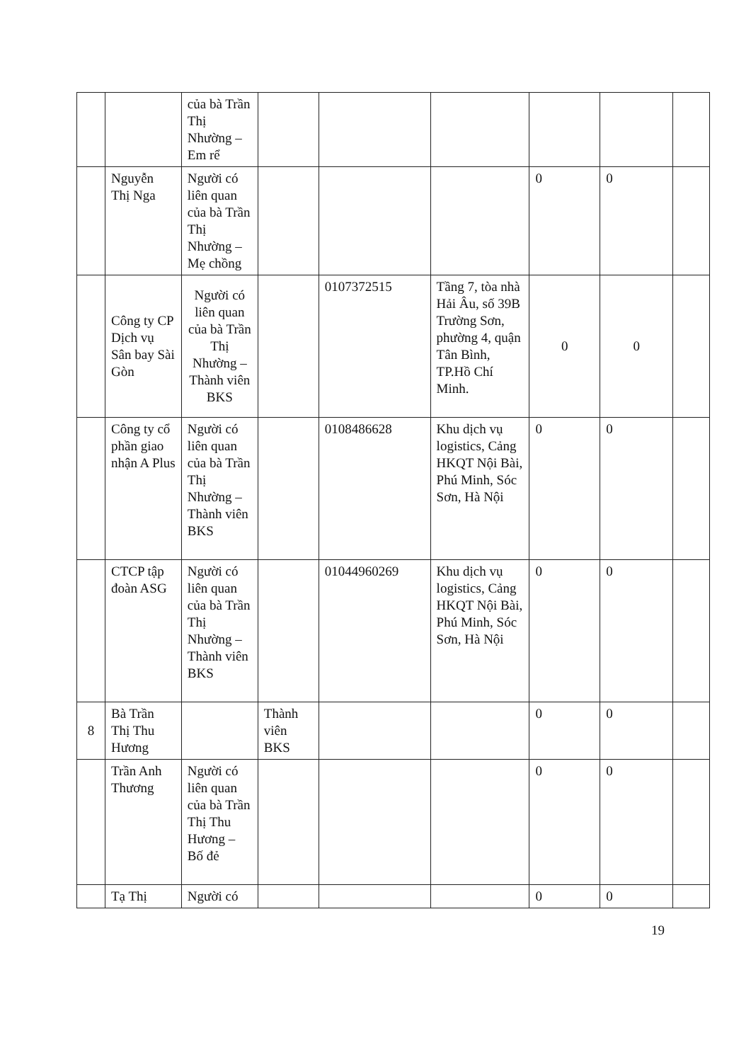| | | của bà Trần Thị Nhường – Em rể | | | | | | |
| | Nguyễn Thị Nga | Người có liên quan của bà Trần Thị Nhường – Mẹ chồng | | | | 0 | 0 | |
| | Công ty CP Dịch vụ Sân bay Sài Gòn | Người có liên quan của bà Trần Thị Nhường – Thành viên BKS | | 0107372515 | Tầng 7, tòa nhà Hải Âu, số 39B Trường Sơn, phường 4, quận Tân Bình, TP.Hồ Chí Minh. | 0 | 0 | |
| | Công ty cổ phần giao nhận A Plus | Người có liên quan của bà Trần Thị Nhường – Thành viên BKS | | 0108486628 | Khu dịch vụ logistics, Cảng HKQT Nội Bài, Phú Minh, Sóc Sơn, Hà Nội | 0 | 0 | |
| | CTCP tập đoàn ASG | Người có liên quan của bà Trần Thị Nhường – Thành viên BKS | | 01044960269 | Khu dịch vụ logistics, Cảng HKQT Nội Bài, Phú Minh, Sóc Sơn, Hà Nội | 0 | 0 | |
| 8 | Bà Trần Thị Thu Hương | | Thành viên BKS | | | 0 | 0 | |
| | Trần Anh Thương | Người có liên quan của bà Trần Thị Thu Hương – Bố đẻ | | | | 0 | 0 | |
| | Tạ Thị | Người có | | | | 0 | 0 | |
19